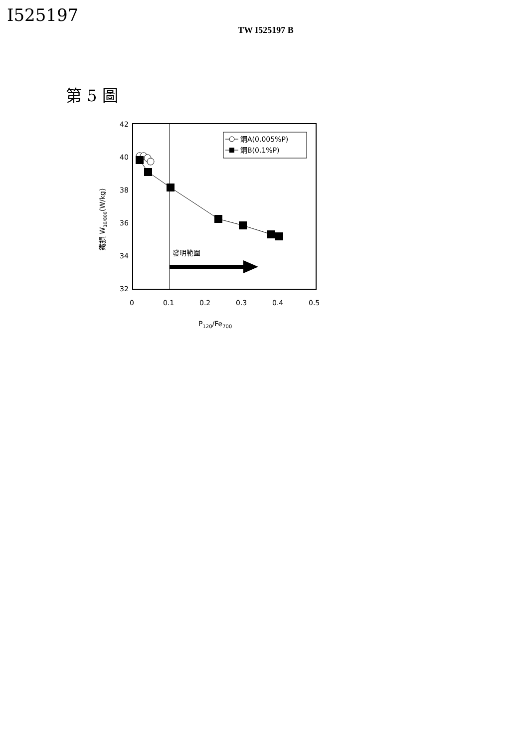I525197
TW I525197 B
第 5 圖
42
40
38
36
34
32
0
0.1
0.2
0.3
0.4
0.5
P120/Fe700
鐵損 W10/800(W/kg)
鋼A(0.005%P)
鋼B(0.1%P)
發明範圍